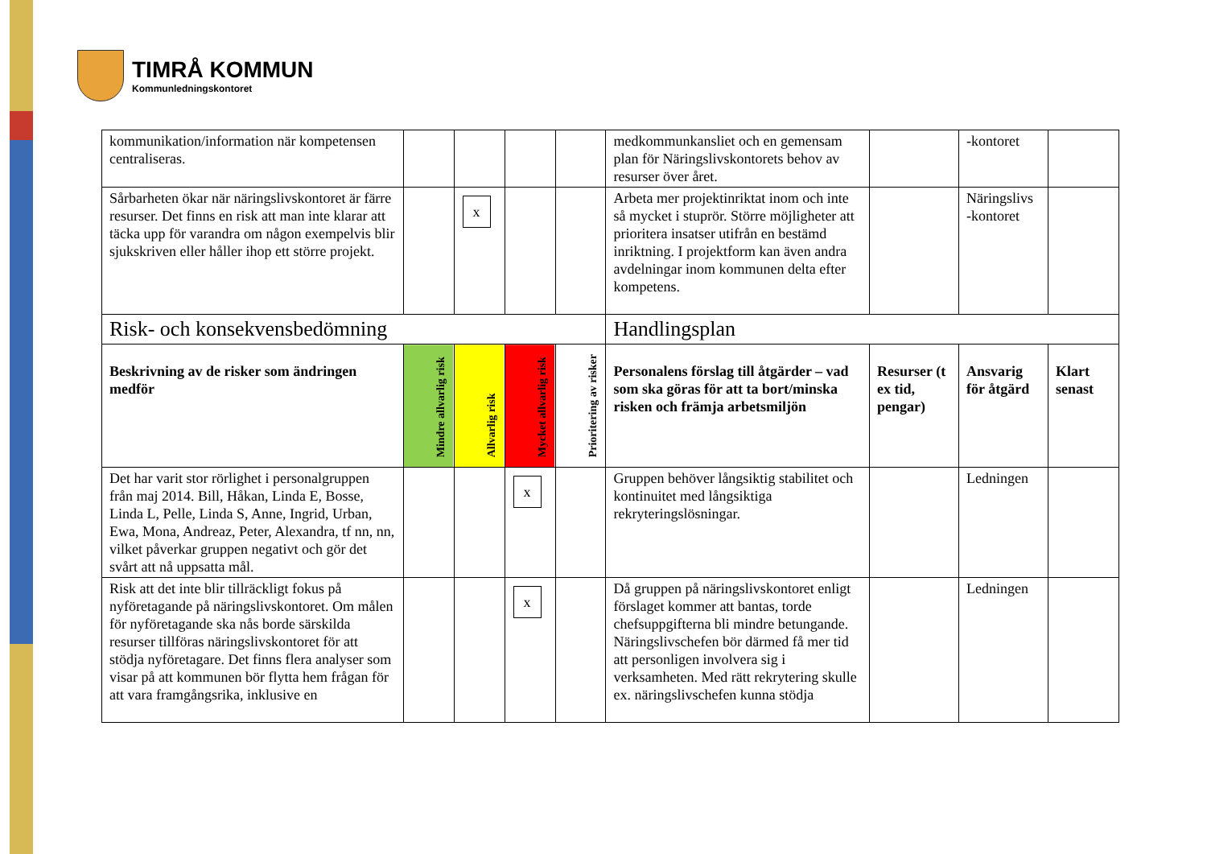TIMRÅ KOMMUN
Kommunledningskontoret
| kommunikation/information när kompetensen centraliseras. | | | | | medkommunkansliet och en gemensam plan för Näringslivskontorets behov av resurser över året. | | -kontoret | |
| Sårbarheten ökar när näringslivskontoret är färre resurser. Det finns en risk att man inte klarar att täcka upp för varandra om någon exempelvis blir sjukskriven eller håller ihop ett större projekt. | | x | | | Arbeta mer projektinriktat inom och inte så mycket i stuprör. Större möjligheter att prioritera insatser utifrån en bestämd inriktning. I projektform kan även andra avdelningar inom kommunen delta efter kompetens. | | Näringslivs -kontoret | |
| Risk- och konsekvensbedömning | | | | | Handlingsplan | | | |
| Beskrivning av de risker som ändringen medför | Mindre allvarlig risk | Allvarlig risk | Mycket allvarlig risk | Prioritering av risker | Personalens förslag till åtgärder – vad som ska göras för att ta bort/minska risken och främja arbetsmiljön | Resurser (t ex tid, pengar) | Ansvarig för åtgärd | Klart senast |
| Det har varit stor rörlighet i personalgruppen från maj 2014. Bill, Håkan, Linda E, Bosse, Linda L, Pelle, Linda S, Anne, Ingrid, Urban, Ewa, Mona, Andreaz, Peter, Alexandra, tf nn, nn, vilket påverkar gruppen negativt och gör det svårt att nå uppsatta mål. | | | x | | Gruppen behöver långsiktig stabilitet och kontinuitet med långsiktiga rekryteringslösningar. | | Ledningen | |
| Risk att det inte blir tillräckligt fokus på nyföretagande på näringslivskontoret. Om målen för nyföretagande ska nås borde särskilda resurser tillföras näringslivskontoret för att stödja nyföretagare. Det finns flera analyser som visar på att kommunen bör flytta hem frågan för att vara framgångsrika, inklusive en | | | x | | Då gruppen på näringslivskontoret enligt förslaget kommer att bantas, torde chefsuppgifterna bli mindre betungande. Näringslivschefen bör därmed få mer tid att personligen involvera sig i verksamheten. Med rätt rekrytering skulle ex. näringslivschefen kunna stödja | | Ledningen | |